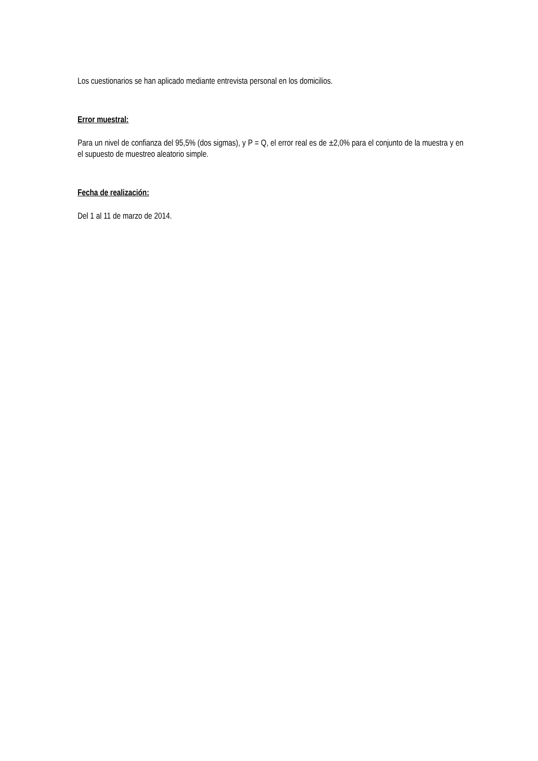Los cuestionarios se han aplicado mediante entrevista personal en los domicilios.
Error muestral:
Para un nivel de confianza del 95,5% (dos sigmas), y P = Q, el error real es de ±2,0% para el conjunto de la muestra y en el supuesto de muestreo aleatorio simple.
Fecha de realización:
Del 1 al 11 de marzo de 2014.